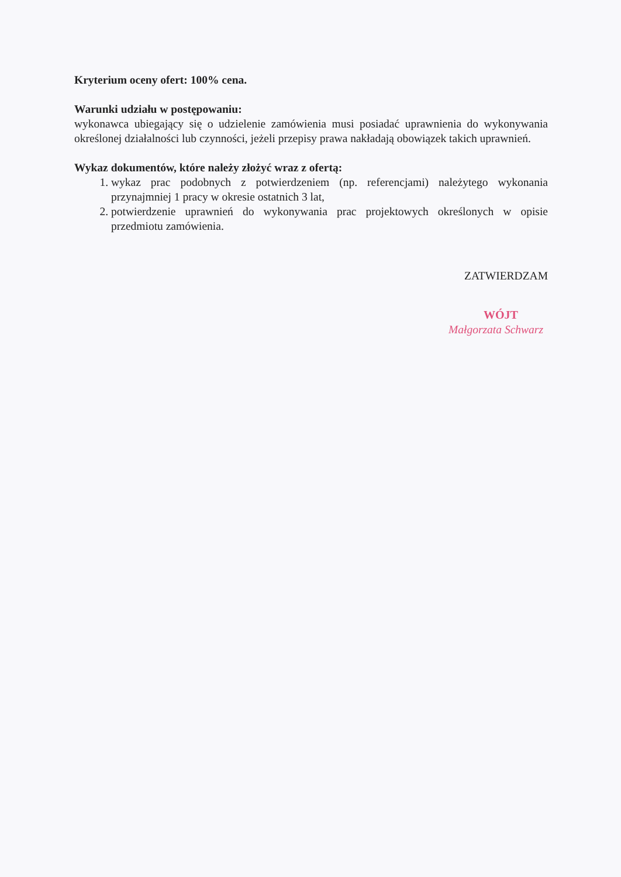Kryterium oceny ofert: 100% cena.
Warunki udziału w postępowaniu:
wykonawca ubiegający się o udzielenie zamówienia musi posiadać uprawnienia do wykonywania określonej działalności lub czynności, jeżeli przepisy prawa nakładają obowiązek takich uprawnień.
Wykaz dokumentów, które należy złożyć wraz z ofertą:
1. wykaz prac podobnych z potwierdzeniem (np. referencjami) należytego wykonania przynajmniej 1 pracy w okresie ostatnich 3 lat,
2. potwierdzenie uprawnień do wykonywania prac projektowych określonych w opisie przedmiotu zamówienia.
ZATWIERDZAM
WÓJT
Małgorzata Schwarz